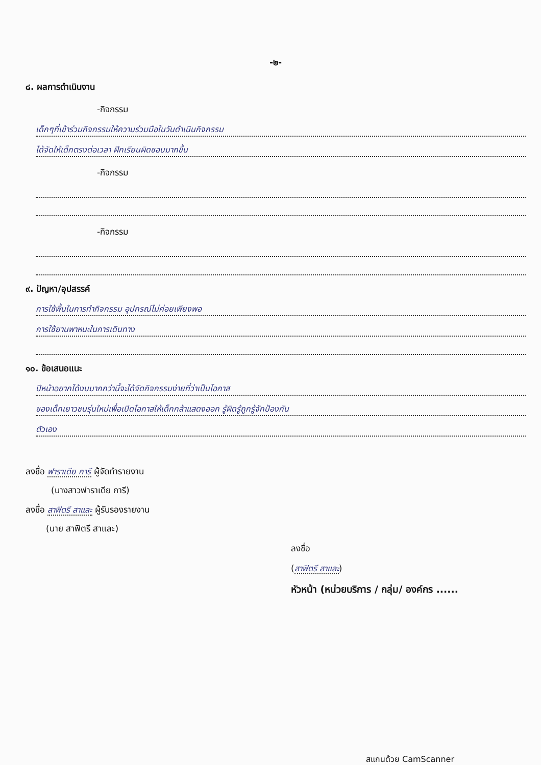-๒-
๘. ผลการดำเนินงาน
-กิจกรรม
เด็กๆที่เข้าร่วมกิจกรรมให้ความร่วมมือในวันดำเนินกิจกรรม
ได้จัดให้เด็กตรงต่อเวลา ฝึกเรียนผิดชอบมากขึ้น
-กิจกรรม
-กิจกรรม
๙. ปัญหา/อุปสรรค์
การใช้พื้นในการทำกิจกรรม อุปกรณ์ไม่ค่อยเพียงพอ
การใช้ยานพาหนะในการเดินทาง
๑๐. ข้อเสนอแนะ
ปีหน้าอยากได้งบมากกว่านี้จะได้จัดกิจกรรมง่ายที่ว่าเป็นโอกาส
ของเด็กเยาวชนรุ่นใหม่เพื่อเปิดโอกาสให้เด็กกล้าแสดงออก รู้ผิดรู้ถูกรู้จักป้องกัน
ตัวเอง
ลงชื่อ ฟาราเดีย การี ผู้จัดทำรายงาน
(นางสาวฟาราเดีย การี)
ลงชื่อ สาฟิตรี สาและ ผู้รับรองรายงาน
(นาย สาฟิตรี สาและ)
ลงชื่อ
(สาฟิตรี สาและ)
หัวหน้า (หน่วยบริการ / กลุ่ม/ องค์กร ......
สแกนด้วย CamScanner